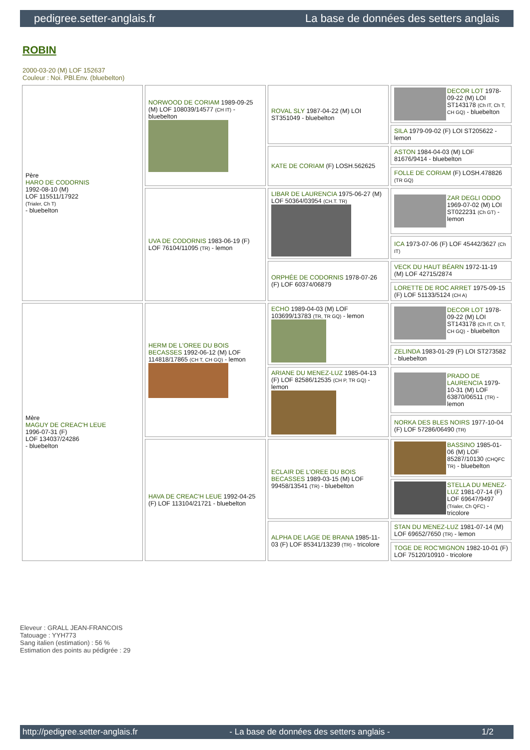pedigree.setter-anglais.fr La base de données des setters anglais
ROBIN
2000-03-20 (M) LOF 152637
Couleur : Noi. PBl.Env. (bluebelton)
| Père HARO DE CODORNIS 1992-08-10 (M) LOF 115511/17922 (Trialer, Ch T) - bluebelton | NORWOOD DE CORIAM 1989-09-25 (M) LOF 108039/14577 (CH IT) - bluebelton | ROVAL SLY 1987-04-22 (M) LOI ST351049 - bluebelton | DECOR LOT 1978-09-22 (M) LOI ST143178 (Ch IT, Ch T, CH GQ) - bluebelton |
| | | | SILA 1979-09-02 (F) LOI ST205622 - lemon |
| | | KATE DE CORIAM (F) LOSH.562625 | ASTON 1984-04-03 (M) LOF 81676/9414 - bluebelton |
| | | | FOLLE DE CORIAM (F) LOSH.478826 (TR GQ) |
| | UVA DE CODORNIS 1983-06-19 (F) LOF 76104/11095 (TR) - lemon | LIBAR DE LAURENCIA 1975-06-27 (M) LOF 50364/03954 (CH.T. TR) | ZAR DEGLI ODDO 1969-07-02 (M) LOI ST022231 (Ch GT) - lemon |
| | | | ICA 1973-07-06 (F) LOF 45442/3627 (Ch IT) |
| | | ORPHÉE DE CODORNIS 1978-07-26 (F) LOF 60374/06879 | VECK DU HAUT BÉARN 1972-11-19 (M) LOF 42715/2874 |
| | | | LORETTE DE ROC ARRET 1975-09-15 (F) LOF 51133/5124 (CH A) |
| Mère MAGUY DE CREAC'H LEUE 1996-07-31 (F) LOF 134037/24286 - bluebelton | HERM DE L'OREE DU BOIS BECASSES 1992-06-12 (M) LOF 114818/17865 (CH T, CH GQ) - lemon | ECHO 1989-04-03 (M) LOF 103699/13783 (TR, TR GQ) - lemon | DECOR LOT 1978-09-22 (M) LOI ST143178 (Ch IT, Ch T, CH GQ) - bluebelton |
| | | | ZELINDA 1983-01-29 (F) LOI ST273582 - bluebelton |
| | | ARIANE DU MENEZ-LUZ 1985-04-13 (F) LOF 82586/12535 (CH P, TR GQ) - lemon | PRADO DE LAURENCIA 1979-10-31 (M) LOF 63870/06511 (TR) - lemon |
| | | | NORKA DES BLES NOIRS 1977-10-04 (F) LOF 57286/06490 (TR) |
| | HAVA DE CREAC'H LEUE 1992-04-25 (F) LOF 113104/21721 - bluebelton | ECLAIR DE L'OREE DU BOIS BECASSES 1989-03-15 (M) LOF 99458/13541 (TR) - bluebelton | BASSINO 1985-01-06 (M) LOF 85287/10130 (CHQFC TR) - bluebelton |
| | | | STELLA DU MENEZ-LUZ 1981-07-14 (F) LOF 69647/9497 (Trialer, Ch QFC) - tricolore |
| | | ALPHA DE LAGE DE BRANA 1985-11-03 (F) LOF 85341/13239 (TR) - tricolore | STAN DU MENEZ-LUZ 1981-07-14 (M) LOF 69652/7650 (TR) - lemon |
| | | | TOGE DE ROC'MIGNON 1982-10-01 (F) LOF 75120/10910 - tricolore |
Eleveur : GRALL JEAN-FRANCOIS
Tatouage : YYH773
Sang italien (estimation) : 56 %
Estimation des points au pédigrée : 29
http://pedigree.setter-anglais.fr - La base de données des setters anglais - 1/2